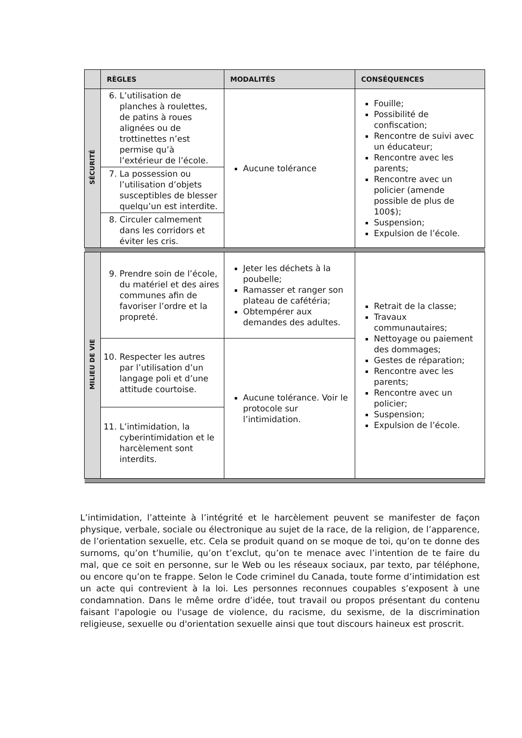| | RÈGLES | MODALITÉS | CONSÉQUENCES |
| --- | --- | --- | --- |
| SÉCURITÉ | 6. L’utilisation de planches à roulettes, de patins à roues alignées ou de trottinettes n’est permise qu’à l’extérieur de l’école. | Aucune tolérance | Fouille; Possibilité de confiscation; Rencontre de suivi avec un éducateur; Rencontre avec les parents; Rencontre avec un policier (amende possible de plus de 100$); Suspension; Expulsion de l’école. |
| | 7. La possession ou l’utilisation d’objets susceptibles de blesser quelqu’un est interdite. | | |
| | 8. Circuler calmement dans les corridors et éviter les cris. | | |
| MILIEU DE VIE | 9. Prendre soin de l’école, du matériel et des aires communes afin de favoriser l’ordre et la propreté. | Jeter les déchets à la poubelle; Ramasser et ranger son plateau de cafétéria; Obtempérer aux demandes des adultes. | Retrait de la classe; Travaux communautaires; Nettoyage ou paiement des dommages; Gestes de réparation; Rencontre avec les parents; Rencontre avec un policier; Suspension; Expulsion de l’école. |
| | 10. Respecter les autres par l’utilisation d’un langage poli et d’une attitude courtoise. | Aucune tolérance. Voir le protocole sur l’intimidation. | |
| | 11. L’intimidation, la cyberintimidation et le harcèlement sont interdits. | | |
L’intimidation, l’atteinte à l’intégrité et le harcèlement peuvent se manifester de façon physique, verbale, sociale ou électronique au sujet de la race, de la religion, de l’apparence, de l’orientation sexuelle, etc. Cela se produit quand on se moque de toi, qu’on te donne des surnoms, qu’on t’humilie, qu’on t’exclut, qu’on te menace avec l’intention de te faire du mal, que ce soit en personne, sur le Web ou les réseaux sociaux, par texto, par téléphone, ou encore qu’on te frappe. Selon le Code criminel du Canada, toute forme d’intimidation est un acte qui contrevient à la loi. Les personnes reconnues coupables s’exposent à une condamnation. Dans le même ordre d’idée, tout travail ou propos présentant du contenu faisant l'apologie ou l'usage de violence, du racisme, du sexisme, de la discrimination religieuse, sexuelle ou d'orientation sexuelle ainsi que tout discours haineux est proscrit.